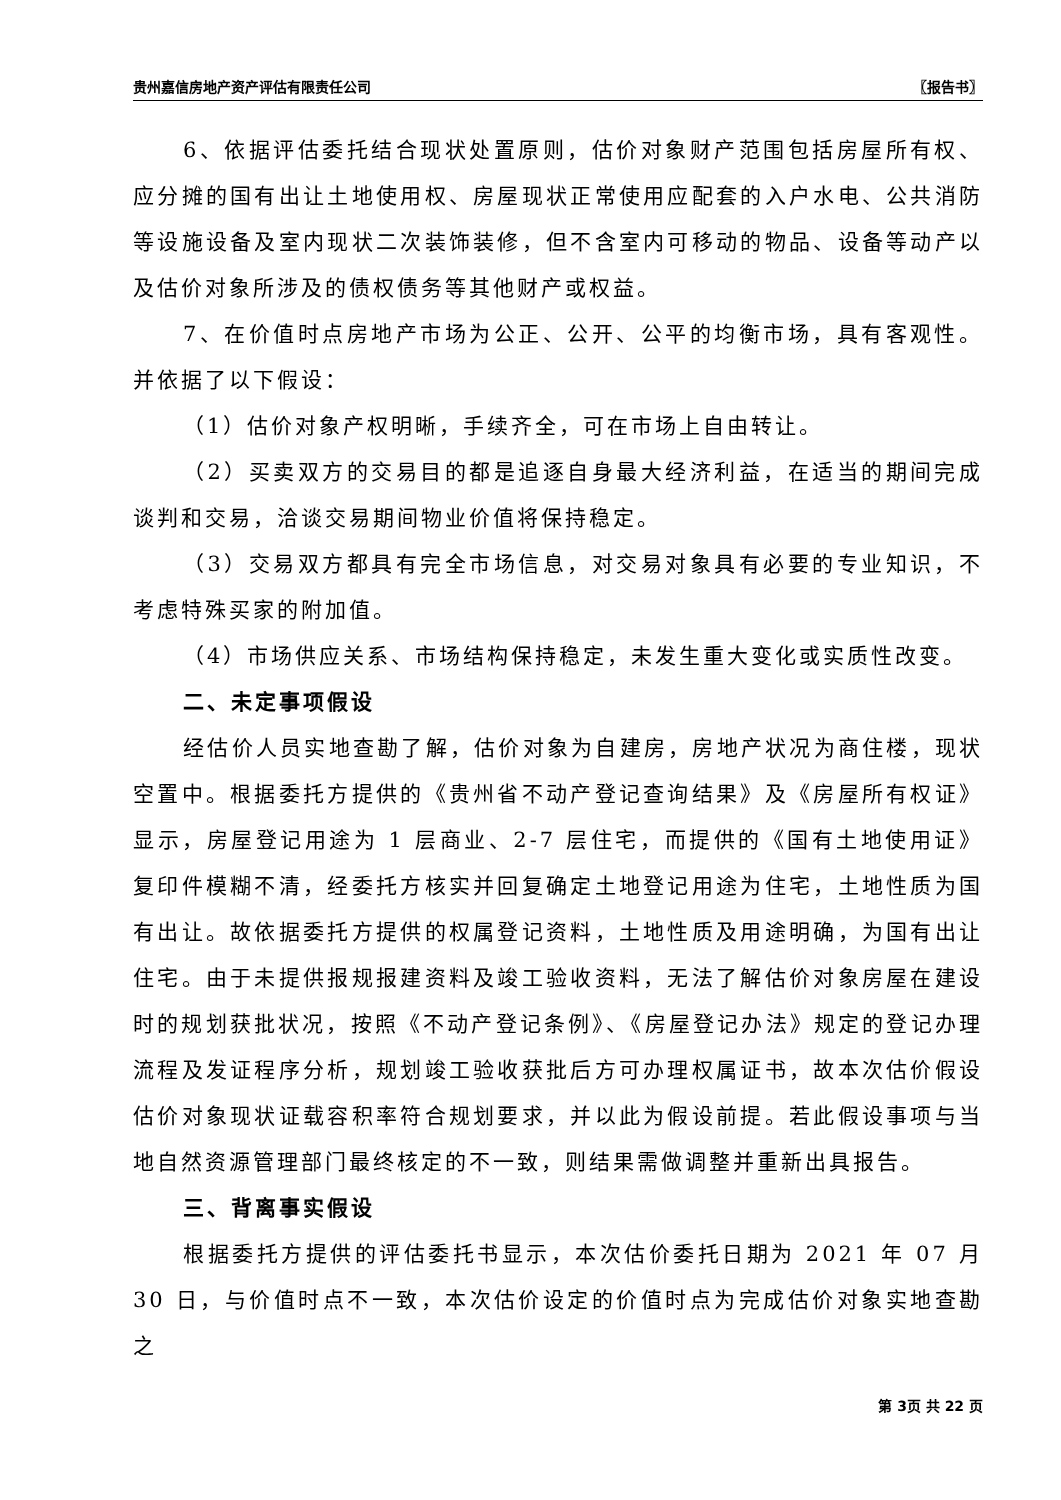贵州嘉信房地产资产评估有限责任公司 〖报告书〗
6、依据评估委托结合现状处置原则，估价对象财产范围包括房屋所有权、应分摊的国有出让土地使用权、房屋现状正常使用应配套的入户水电、公共消防等设施设备及室内现状二次装饰装修，但不含室内可移动的物品、设备等动产以及估价对象所涉及的债权债务等其他财产或权益。
7、在价值时点房地产市场为公正、公开、公平的均衡市场，具有客观性。并依据了以下假设：
（1）估价对象产权明晰，手续齐全，可在市场上自由转让。
（2）买卖双方的交易目的都是追逐自身最大经济利益，在适当的期间完成谈判和交易，洽谈交易期间物业价值将保持稳定。
（3）交易双方都具有完全市场信息，对交易对象具有必要的专业知识，不考虑特殊买家的附加值。
（4）市场供应关系、市场结构保持稳定，未发生重大变化或实质性改变。
二、未定事项假设
经估价人员实地查勘了解，估价对象为自建房，房地产状况为商住楼，现状空置中。根据委托方提供的《贵州省不动产登记查询结果》及《房屋所有权证》显示，房屋登记用途为 1 层商业、2-7 层住宅，而提供的《国有土地使用证》复印件模糊不清，经委托方核实并回复确定土地登记用途为住宅，土地性质为国有出让。故依据委托方提供的权属登记资料，土地性质及用途明确，为国有出让住宅。由于未提供报规报建资料及竣工验收资料，无法了解估价对象房屋在建设时的规划获批状况，按照《不动产登记条例》、《房屋登记办法》规定的登记办理流程及发证程序分析，规划竣工验收获批后方可办理权属证书，故本次估价假设估价对象现状证载容积率符合规划要求，并以此为假设前提。若此假设事项与当地自然资源管理部门最终核定的不一致，则结果需做调整并重新出具报告。
三、背离事实假设
根据委托方提供的评估委托书显示，本次估价委托日期为 2021 年 07 月 30 日，与价值时点不一致，本次估价设定的价值时点为完成估价对象实地查勘之
第 3页 共 22 页